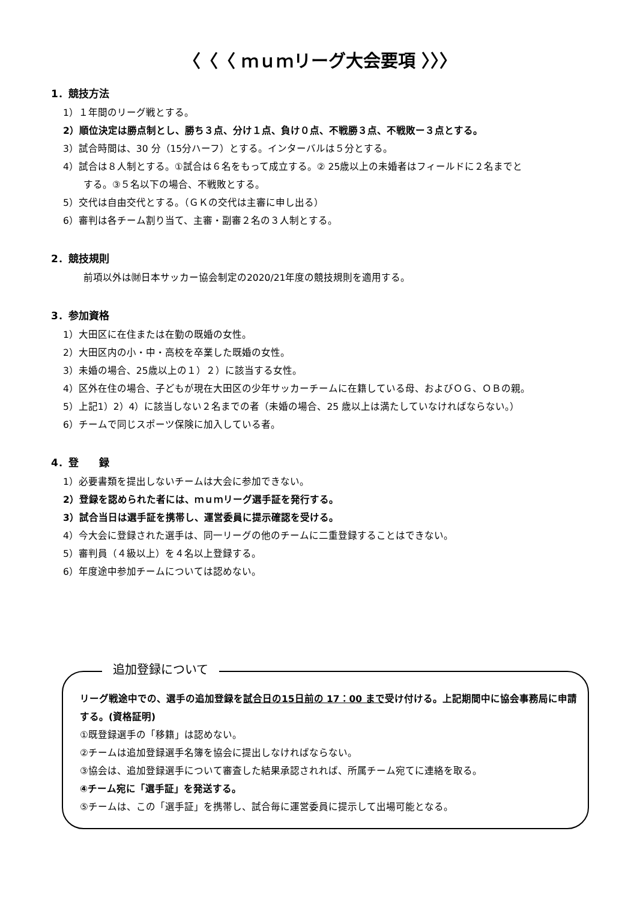〈〈〈 ｍｕｍリーグ大会要項 〉〉〉
1．競技方法
1）１年間のリーグ戦とする。
2）順位決定は勝点制とし、勝ち３点、分け１点、負け０点、不戦勝３点、不戦敗ー３点とする。
3）試合時間は、30 分（15分ハーフ）とする。インターバルは５分とする。
4）試合は８人制とする。①試合は６名をもって成立する。② 25歳以上の未婚者はフィールドに２名までと
する。③５名以下の場合、不戦敗とする。
5）交代は自由交代とする。（ＧＫの交代は主審に申し出る）
6）審判は各チーム割り当て、主審・副審２名の３人制とする。
2．競技規則
前項以外は㈶日本サッカー協会制定の2020/21年度の競技規則を適用する。
3．参加資格
1）大田区に在住または在勤の既婚の女性。
2）大田区内の小・中・高校を卒業した既婚の女性。
3）未婚の場合、25歳以上の１）２）に該当する女性。
4）区外在住の場合、子どもが現在大田区の少年サッカーチームに在籍している母、およびＯＧ、ＯＢの親。
5）上記1）2）4）に該当しない２名までの者（未婚の場合、25 歳以上は満たしていなければならない。）
6）チームで同じスポーツ保険に加入している者。
4．登　　録
1）必要書類を提出しないチームは大会に参加できない。
2）登録を認められた者には、ｍｕｍリーグ選手証を発行する。
3）試合当日は選手証を携帯し、運営委員に提示確認を受ける。
4）今大会に登録された選手は、同一リーグの他のチームに二重登録することはできない。
5）審判員（４級以上）を４名以上登録する。
6）年度途中参加チームについては認めない。
追加登録について
リーグ戦途中での、選手の追加登録を試合日の15日前の 17：00 まで受け付ける。上記期間中に協会事務局に申請する。(資格証明)
①既登録選手の「移籍」は認めない。
②チームは追加登録選手名簿を協会に提出しなければならない。
③協会は、追加登録選手について審査した結果承認されれば、所属チーム宛てに連絡を取る。
④チーム宛に「選手証」を発送する。
⑤チームは、この「選手証」を携帯し、試合毎に運営委員に提示して出場可能となる。